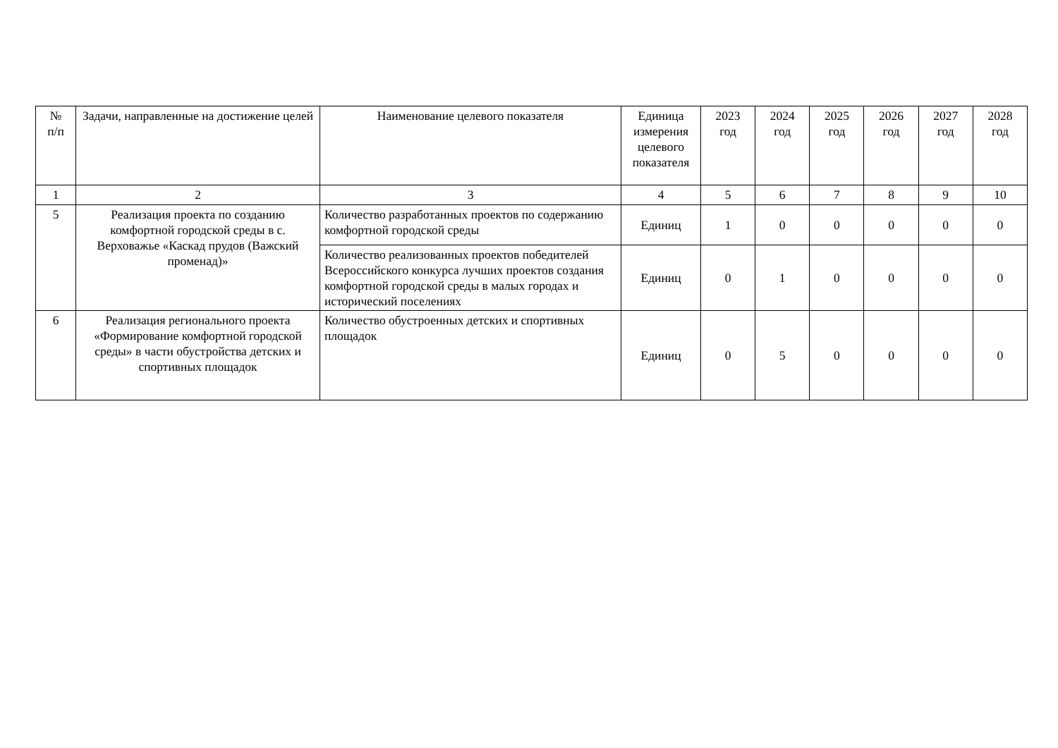| № п/п | Задачи, направленные на достижение целей | Наименование целевого показателя | Единица измерения целевого показателя | 2023 год | 2024 год | 2025 год | 2026 год | 2027 год | 2028 год |
| --- | --- | --- | --- | --- | --- | --- | --- | --- | --- |
| 1 | 2 | 3 | 4 | 5 | 6 | 7 | 8 | 9 | 10 |
| 5 | Реализация проекта по созданию комфортной городской среды в с. Верховажье «Каскад прудов (Важский променад)» | Количество разработанных проектов по содержанию комфортной городской среды | Единиц | 1 | 0 | 0 | 0 | 0 | 0 |
| | | Количество реализованных проектов победителей Всероссийского конкурса лучших проектов создания комфортной городской среды в малых городах и исторический поселениях | Единиц | 0 | 1 | 0 | 0 | 0 | 0 |
| 6 | Реализация регионального проекта «Формирование комфортной городской среды» в части обустройства детских и спортивных площадок | Количество обустроенных детских и спортивных площадок | Единиц | 0 | 5 | 0 | 0 | 0 | 0 |